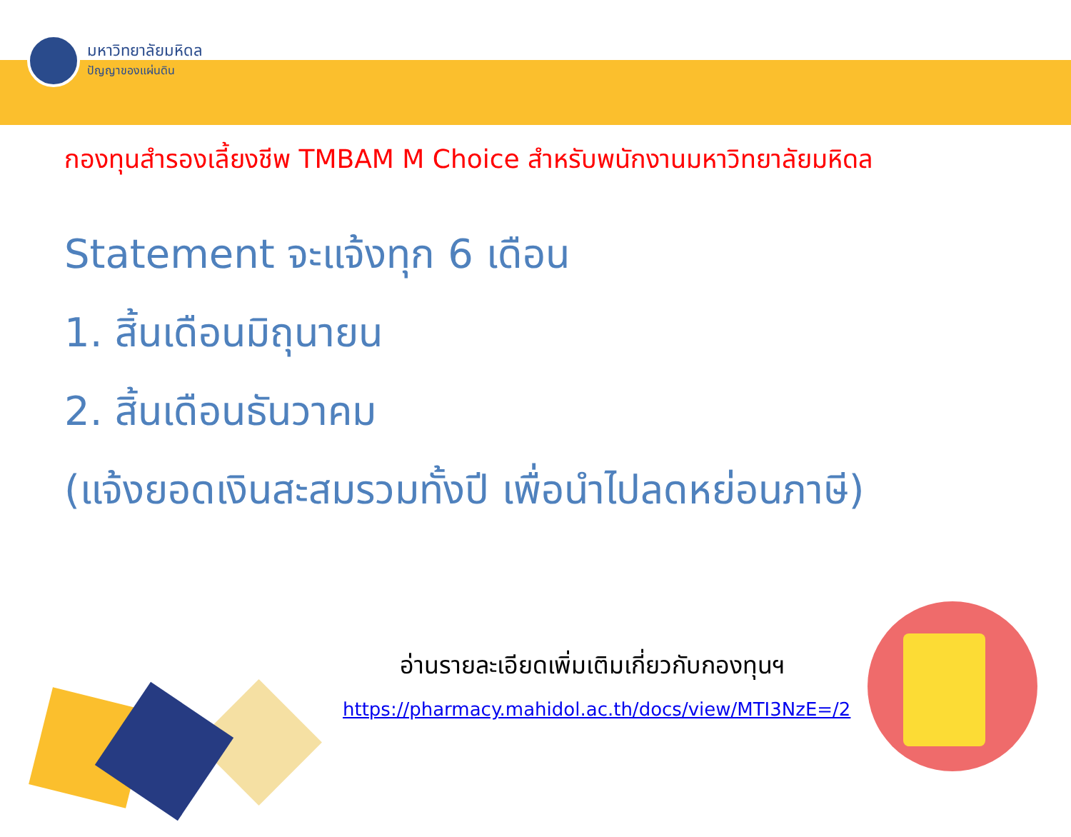มหาวิทยาลัยมหิดล
ปัญญาของแผ่นดิน
กองทุนสำรองเลี้ยงชีพ TMBAM M Choice สำหรับพนักงานมหาวิทยาลัยมหิดล
Statement จะแจ้งทุก 6 เดือน
1. สิ้นเดือนมิถุนายน
2. สิ้นเดือนธันวาคม
(แจ้งยอดเงินสะสมรวมทั้งปี เพื่อนำไปลดหย่อนภาษี)
อ่านรายละเอียดเพิ่มเติมเกี่ยวกับกองทุนฯ
https://pharmacy.mahidol.ac.th/docs/view/MTI3NzE=/2